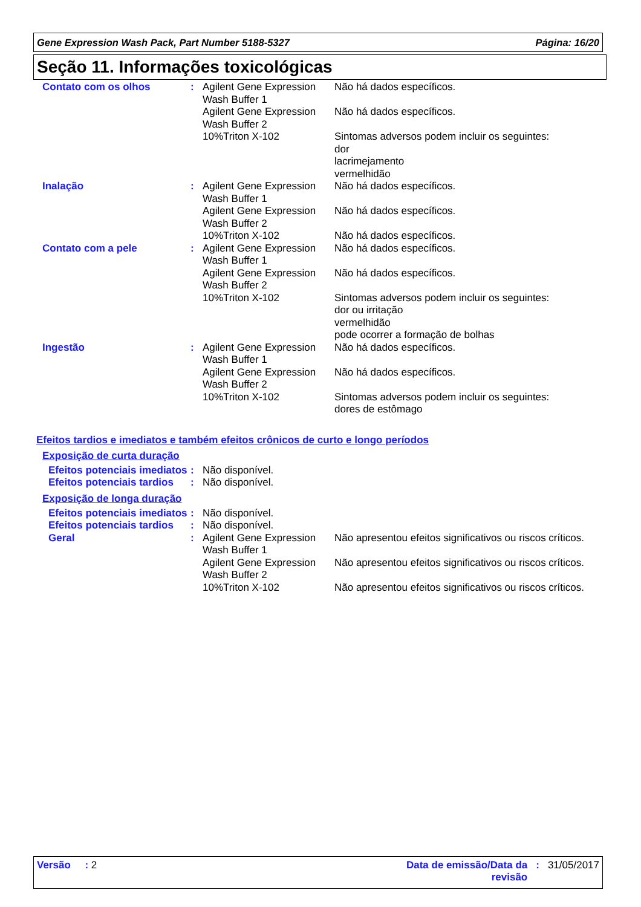Gene Expression Wash Pack, Part Number 5188-5327 Página: 16/20
Seção 11. Informações toxicológicas
| Contato com os olhos | : | Agilent Gene Expression Wash Buffer 1 | Não há dados específicos. |
| | | Agilent Gene Expression Wash Buffer 2 | Não há dados específicos. |
| | | 10%Triton X-102 | Sintomas adversos podem incluir os seguintes: dor lacrimejamento vermelhidão |
| Inalação | : | Agilent Gene Expression Wash Buffer 1 | Não há dados específicos. |
| | | Agilent Gene Expression Wash Buffer 2 | Não há dados específicos. |
| | | 10%Triton X-102 | Não há dados específicos. |
| Contato com a pele | : | Agilent Gene Expression Wash Buffer 1 | Não há dados específicos. |
| | | Agilent Gene Expression Wash Buffer 2 | Não há dados específicos. |
| | | 10%Triton X-102 | Sintomas adversos podem incluir os seguintes: dor ou irritação vermelhidão pode ocorrer a formação de bolhas |
| Ingestão | : | Agilent Gene Expression Wash Buffer 1 | Não há dados específicos. |
| | | Agilent Gene Expression Wash Buffer 2 | Não há dados específicos. |
| | | 10%Triton X-102 | Sintomas adversos podem incluir os seguintes: dores de estômago |
Efeitos tardios e imediatos e também efeitos crônicos de curto e longo períodos
Exposição de curta duração
| Efeitos potenciais imediatos | : | Não disponível. |
| Efeitos potenciais tardios | : | Não disponível. |
Exposição de longa duração
| Efeitos potenciais imediatos | : | Não disponível. | |
| Efeitos potenciais tardios | : | Não disponível. | |
| Geral | : | Agilent Gene Expression Wash Buffer 1 | Não apresentou efeitos significativos ou riscos críticos. |
| | | Agilent Gene Expression Wash Buffer 2 | Não apresentou efeitos significativos ou riscos críticos. |
| | | 10%Triton X-102 | Não apresentou efeitos significativos ou riscos críticos. |
Versão : 2 Data de emissão/Data da
revisão: 31/05/2017